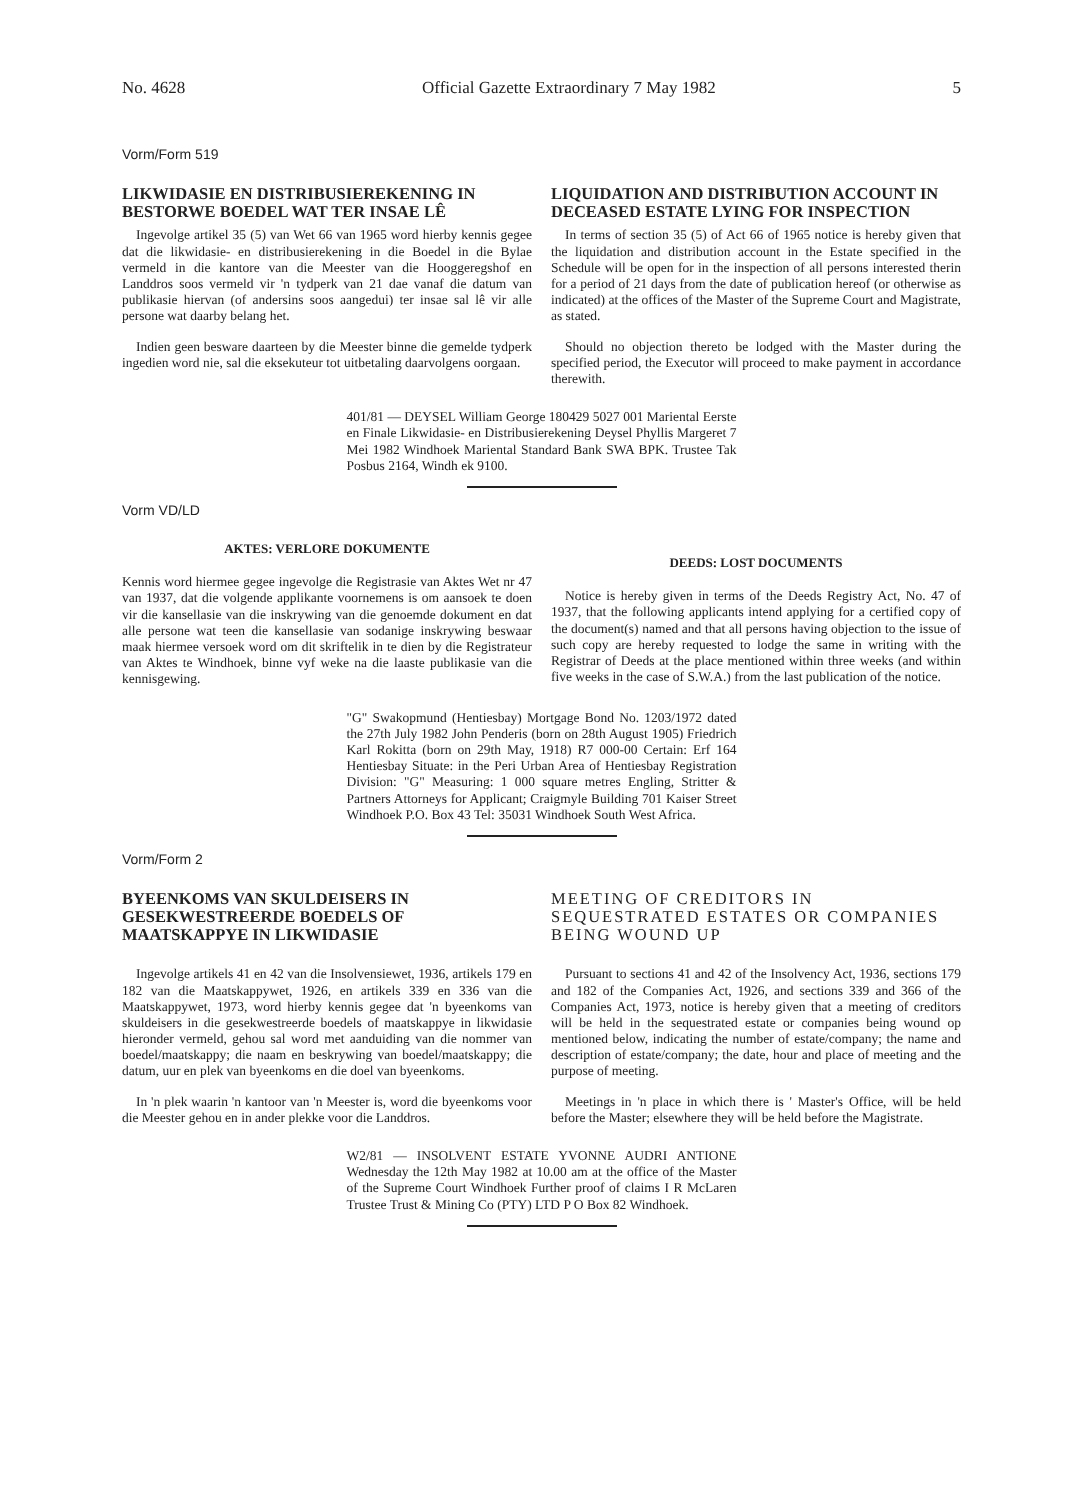No. 4628 Official Gazette Extraordinary 7 May 1982 5
Vorm/Form 519
LIKWIDASIE EN DISTRIBUSIEREKENING IN BESTORWE BOEDEL WAT TER INSAE LÊ
Ingevolge artikel 35 (5) van Wet 66 van 1965 word hierby kennis gegee dat die likwidasie- en distribusierekening in die Boedel in die Bylae vermeld in die kantore van die Meester van die Hooggeregshof en Landdros soos vermeld vir 'n tydperk van 21 dae vanaf die datum van publikasie hiervan (of andersins soos aangedui) ter insae sal lê vir alle persone wat daarby belang het.
Indien geen besware daarteen by die Meester binne die gemelde tydperk ingedien word nie, sal die eksekuteur tot uitbetaling daarvolgens oorgaan.
LIQUIDATION AND DISTRIBUTION ACCOUNT IN DECEASED ESTATE LYING FOR INSPECTION
In terms of section 35 (5) of Act 66 of 1965 notice is hereby given that the liquidation and distribution account in the Estate specified in the Schedule will be open for in the inspection of all persons interested therin for a period of 21 days from the date of publication hereof (or otherwise as indicated) at the offices of the Master of the Supreme Court and Magistrate, as stated.
Should no objection thereto be lodged with the Master during the specified period, the Executor will proceed to make payment in accordance therewith.
401/81 — DEYSEL William George 180429 5027 001 Mariental Eerste en Finale Likwidasie- en Distribusierekening Deysel Phyllis Margeret 7 Mei 1982 Windhoek Mariental Standard Bank SWA BPK. Trustee Tak Posbus 2164, Windh ek 9100.
Vorm VD/LD
AKTES: VERLORE DOKUMENTE
Kennis word hiermee gegee ingevolge die Registrasie van Aktes Wet nr 47 van 1937, dat die volgende applikante voornemens is om aansoek te doen vir die kansellasie van die inskrywing van die genoemde dokument en dat alle persone wat teen die kansellasie van sodanige inskrywing beswaar maak hiermee versoek word om dit skriftelik in te dien by die Registrateur van Aktes te Windhoek, binne vyf weke na die laaste publikasie van die kennisgewing.
DEEDS: LOST DOCUMENTS
Notice is hereby given in terms of the Deeds Registry Act, No. 47 of 1937, that the following applicants intend applying for a certified copy of the document(s) named and that all persons having objection to the issue of such copy are hereby requested to lodge the same in writing with the Registrar of Deeds at the place mentioned within three weeks (and within five weeks in the case of S.W.A.) from the last publication of the notice.
"G" Swakopmund (Hentiesbay) Mortgage Bond No. 1203/1972 dated the 27th July 1982 John Penderis (born on 28th August 1905) Friedrich Karl Rokitta (born on 29th May, 1918) R7 000-00 Certain: Erf 164 Hentiesbay Situate: in the Peri Urban Area of Hentiesbay Registration Division: "G" Measuring: 1 000 square metres Engling, Stritter & Partners Attorneys for Applicant; Craigmyle Building 701 Kaiser Street Windhoek P.O. Box 43 Tel: 35031 Windhoek South West Africa.
Vorm/Form 2
BYEENKOMS VAN SKULDEISERS IN GESEKWESTREERDE BOEDELS OF MAATSKAPPYE IN LIKWIDASIE
Ingevolge artikels 41 en 42 van die Insolvensiewet, 1936, artikels 179 en 182 van die Maatskappywet, 1926, en artikels 339 en 336 van die Maatskappywet, 1973, word hierby kennis gegee dat 'n byeenkoms van skuldeisers in die gesekwestreerde boedels of maatskappye in likwidasie hieronder vermeld, gehou sal word met aanduiding van die nommer van boedel/maatskappy; die naam en beskrywing van boedel/maatskappy; die datum, uur en plek van byeenkoms en die doel van byeenkoms.
In 'n plek waarin 'n kantoor van 'n Meester is, word die byeenkoms voor die Meester gehou en in ander plekke voor die Landdros.
MEETING OF CREDITORS IN SEQUESTRATED ESTATES OR COMPANIES BEING WOUND UP
Pursuant to sections 41 and 42 of the Insolvency Act, 1936, sections 179 and 182 of the Companies Act, 1926, and sections 339 and 366 of the Companies Act, 1973, notice is hereby given that a meeting of creditors will be held in the sequestrated estate or companies being wound op mentioned below, indicating the number of estate/company; the name and description of estate/company; the date, hour and place of meeting and the purpose of meeting.
Meetings in 'n place in which there is ' Master's Office, will be held before the Master; elsewhere they will be held before the Magistrate.
W2/81 — INSOLVENT ESTATE YVONNE AUDRI ANTIONE Wednesday the 12th May 1982 at 10.00 am at the office of the Master of the Supreme Court Windhoek Further proof of claims I R McLaren Trustee Trust & Mining Co (PTY) LTD P O Box 82 Windhoek.